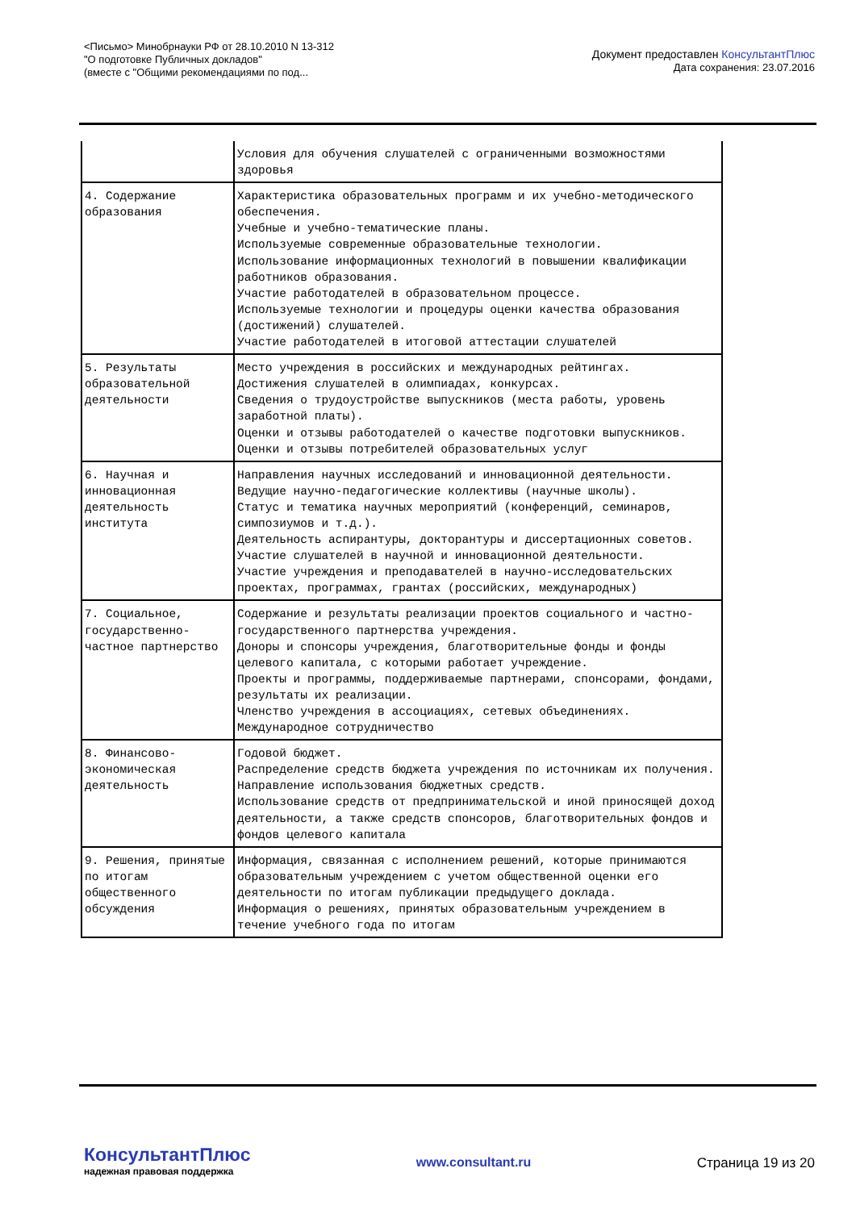<Письмо> Минобрнауки РФ от 28.10.2010 N 13-312
"О подготовке Публичных докладов"
(вместе с "Общими рекомендациями по под...
Документ предоставлен КонсультантПлюс
Дата сохранения: 23.07.2016
| | Условия для обучения слушателей с ограниченными возможностями здоровья |
| 4. Содержание образования | Характеристика образовательных программ и их учебно-методического обеспечения. Учебные и учебно-тематические планы. Используемые современные образовательные технологии. Использование информационных технологий в повышении квалификации работников образования. Участие работодателей в образовательном процессе. Используемые технологии и процедуры оценки качества образования (достижений) слушателей. Участие работодателей в итоговой аттестации слушателей |
| 5. Результаты образовательной деятельности | Место учреждения в российских и международных рейтингах. Достижения слушателей в олимпиадах, конкурсах. Сведения о трудоустройстве выпускников (места работы, уровень заработной платы). Оценки и отзывы работодателей о качестве подготовки выпускников. Оценки и отзывы потребителей образовательных услуг |
| 6. Научная и инновационная деятельность института | Направления научных исследований и инновационной деятельности. Ведущие научно-педагогические коллективы (научные школы). Статус и тематика научных мероприятий (конференций, семинаров, симпозиумов и т.д.). Деятельность аспирантуры, докторантуры и диссертационных советов. Участие слушателей в научной и инновационной деятельности. Участие учреждения и преподавателей в научно-исследовательских проектах, программах, грантах (российских, международных) |
| 7. Социальное, государственно-частное партнерство | Содержание и результаты реализации проектов социального и частно-государственного партнерства учреждения. Доноры и спонсоры учреждения, благотворительные фонды и фонды целевого капитала, с которыми работает учреждение. Проекты и программы, поддерживаемые партнерами, спонсорами, фондами, результаты их реализации. Членство учреждения в ассоциациях, сетевых объединениях. Международное сотрудничество |
| 8. Финансово-экономическая деятельность | Годовой бюджет. Распределение средств бюджета учреждения по источникам их получения. Направление использования бюджетных средств. Использование средств от предпринимательской и иной приносящей доход деятельности, а также средств спонсоров, благотворительных фондов и фондов целевого капитала |
| 9. Решения, принятые по итогам общественного обсуждения | Информация, связанная с исполнением решений, которые принимаются образовательным учреждением с учетом общественной оценки его деятельности по итогам публикации предыдущего доклада. Информация о решениях, принятых образовательным учреждением в течение учебного года по итогам |
КонсультантПлюс
надежная правовая поддержка
www.consultant.ru Страница 19 из 20